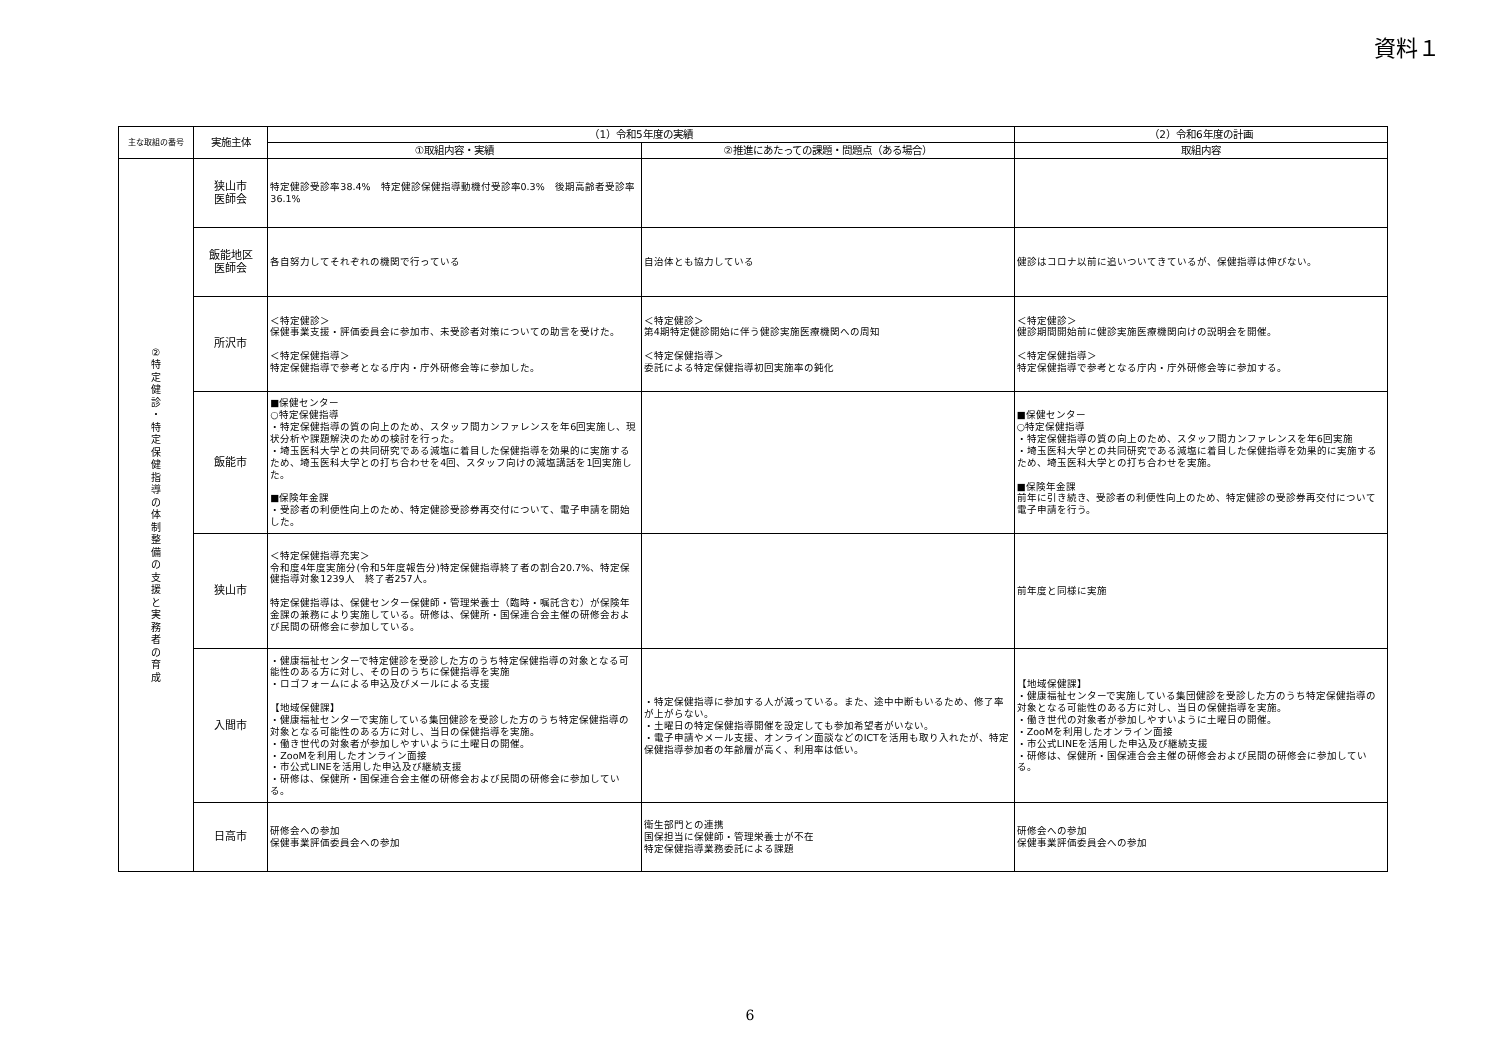資料１
| 主な取組の番号 | 実施主体 | （1）令和5年度の実績 | | （2）令和6年度の計画 |
| --- | --- | --- | --- | --- |
| | | ①取組内容・実績 | ②推進にあたっての課題・問題点（ある場合） | 取組内容 |
| ② 特 定 健 診 ・ 特 定 保 健 指 導 の 体 制 整 備 の 支 援 と 実 務 者 の 育 成 | 狭山市 医師会 | 特定健診受診率38.4% 特定健診保健指導動機付受診率0.3% 後期高齢者受診率 36.1% | | |
| | 飯能地区 医師会 | 各自努力してそれぞれの機関で行っている | 自治体とも協力している | 健診はコロナ以前に追いついてきているが、保健指導は伸びない。 |
| | 所沢市 | ＜特定健診＞ 保健事業支援・評価委員会に参加市、未受診者対策についての助言を受けた。 ＜特定保健指導＞ 特定保健指導で参考となる庁内・庁外研修会等に参加した。 | ＜特定健診＞ 第4期特定健診開始に伴う健診実施医療機関への周知 ＜特定保健指導＞ 委託による特定保健指導初回実施率の鈍化 | ＜特定健診＞ 健診期間開始前に健診実施医療機関向けの説明会を開催。 ＜特定保健指導＞ 特定保健指導で参考となる庁内・庁外研修会等に参加する。 |
| | 飯能市 | ■保健センター ○特定保健指導 ・特定保健指導の質の向上のため、スタッフ間カンファレンスを年6回実施し、現状分析や課題解決のための検討を行った。 ・埼玉医科大学との共同研究である減塩に着目した保健指導を効果的に実施するため、埼玉医科大学との打ち合わせを4回、スタッフ向けの減塩講話を1回実施した。 ■保険年金課 ・受診者の利便性向上のため、特定健診受診券再交付について、電子申請を開始した。 | | ■保健センター ○特定保健指導 ・特定保健指導の質の向上のため、スタッフ間カンファレンスを年6回実施 ・埼玉医科大学との共同研究である減塩に着目した保健指導を効果的に実施するため、埼玉医科大学との打ち合わせを実施。 ■保険年金課 前年に引き続き、受診者の利便性向上のため、特定健診の受診券再交付について電子申請を行う。 |
| | 狭山市 | ＜特定保健指導充実＞ 令和度4年度実施分(令和5年度報告分)特定保健指導終了者の割合20.7%、特定保健指導対象1239人 終了者257人。 特定保健指導は、保健センター保健師・管理栄養士（臨時・嘱託含む）が保険年金課の兼務により実施している。研修は、保健所・国保連合会主催の研修会および民間の研修会に参加している。 | | 前年度と同様に実施 |
| | 入間市 | ・健康福祉センターで特定健診を受診した方のうち特定保健指導の対象となる可能性のある方に対し、その日のうちに保健指導を実施 ・ロゴフォームによる申込及びメールによる支援 【地域保健課】 ・健康福祉センターで実施している集団健診を受診した方のうち特定保健指導の対象となる可能性のある方に対し、当日の保健指導を実施。 ・働き世代の対象者が参加しやすいように土曜日の開催。 ・ZooMを利用したオンライン面接 ・市公式LINEを活用した申込及び継続支援 ・研修は、保健所・国保連合会主催の研修会および民間の研修会に参加している。 | ・特定保健指導に参加する人が減っている。また、途中中断もいるため、修了率が上がらない。 ・土曜日の特定保健指導開催を設定しても参加希望者がいない。 ・電子申請やメール支援、オンライン面談などのICTを活用も取り入れたが、特定保健指導参加者の年齢層が高く、利用率は低い。 | 【地域保健課】 ・健康福祉センターで実施している集団健診を受診した方のうち特定保健指導の対象となる可能性のある方に対し、当日の保健指導を実施。 ・働き世代の対象者が参加しやすいように土曜日の開催。 ・ZooMを利用したオンライン面接 ・市公式LINEを活用した申込及び継続支援 ・研修は、保健所・国保連合会主催の研修会および民間の研修会に参加している。 |
| | 日高市 | 研修会への参加 保健事業評価委員会への参加 | 衛生部門との連携 国保担当に保健師・管理栄養士が不在 特定保健指導業務委託による課題 | 研修会への参加 保健事業評価委員会への参加 |
6